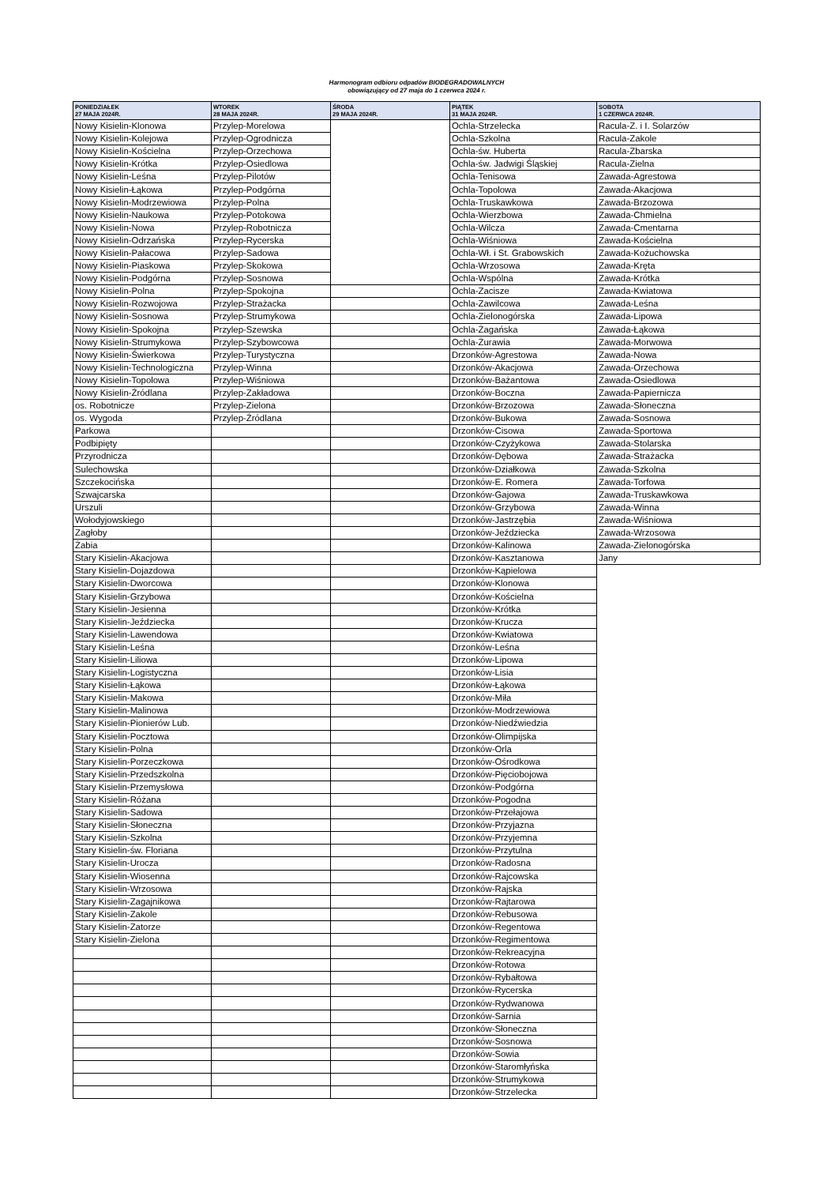Harmonogram odbioru odpadów BIODEGRADOWALNYCH
obowiązujący od 27 maja do 1 czerwca 2024 r.
| PONIEDZIAŁEK 27 MAJA 2024R. | WTOREK 28 MAJA 2024R. | ŚRODA 29 MAJA 2024R. | PIĄTEK 31 MAJA 2024R. | SOBOTA 1 CZERWCA 2024R. |
| --- | --- | --- | --- | --- |
| Nowy Kisielin-Klonowa | Przylep-Morelowa | | Ochla-Strzelecka | Racula-Z. i I. Solarzów |
| Nowy Kisielin-Kolejowa | Przylep-Ogrodnicza | | Ochla-Szkolna | Racula-Zakole |
| Nowy Kisielin-Kościelna | Przylep-Orzechowa | | Ochla-św. Huberta | Racula-Zbarska |
| Nowy Kisielin-Krótka | Przylep-Osiedlowa | | Ochla-św. Jadwigi Śląskiej | Racula-Zielna |
| Nowy Kisielin-Leśna | Przylep-Pilotów | | Ochla-Tenisowa | Zawada-Agrestowa |
| Nowy Kisielin-Łąkowa | Przylep-Podgórna | | Ochla-Topolowa | Zawada-Akacjowa |
| Nowy Kisielin-Modrzewiowa | Przylep-Polna | | Ochla-Truskawkowa | Zawada-Brzozowa |
| Nowy Kisielin-Naukowa | Przylep-Potokowa | | Ochla-Wierzbowa | Zawada-Chmielna |
| Nowy Kisielin-Nowa | Przylep-Robotnicza | | Ochla-Wilcza | Zawada-Cmentarna |
| Nowy Kisielin-Odrzańska | Przylep-Rycerska | | Ochla-Wiśniowa | Zawada-Kościelna |
| Nowy Kisielin-Pałacowa | Przylep-Sadowa | | Ochla-Wł. i St. Grabowskich | Zawada-Kożuchowska |
| Nowy Kisielin-Piaskowa | Przylep-Skokowa | | Ochla-Wrzosowa | Zawada-Kręta |
| Nowy Kisielin-Podgórna | Przylep-Sosnowa | | Ochla-Wspólna | Zawada-Krótka |
| Nowy Kisielin-Polna | Przylep-Spokojna | | Ochla-Zacisze | Zawada-Kwiatowa |
| Nowy Kisielin-Rozwojowa | Przylep-Strażacka | | Ochla-Zawilcowa | Zawada-Leśna |
| Nowy Kisielin-Sosnowa | Przylep-Strumykowa | | Ochla-Zielonogórska | Zawada-Lipowa |
| Nowy Kisielin-Spokojna | Przylep-Szewska | | Ochla-Żagańska | Zawada-Łąkowa |
| Nowy Kisielin-Strumykowa | Przylep-Szybowcowa | | Ochla-Żurawia | Zawada-Morwowa |
| Nowy Kisielin-Świerkowa | Przylep-Turystyczna | | Drzonków-Agrestowa | Zawada-Nowa |
| Nowy Kisielin-Technologiczna | Przylep-Winna | | Drzonków-Akacjowa | Zawada-Orzechowa |
| Nowy Kisielin-Topolowa | Przylep-Wiśniowa | | Drzonków-Bażantowa | Zawada-Osiedlowa |
| Nowy Kisielin-Źródlana | Przylep-Zakładowa | | Drzonków-Boczna | Zawada-Papiernicza |
| os. Robotnicze | Przylep-Zielona | | Drzonków-Brzozowa | Zawada-Słoneczna |
| os. Wygoda | Przylep-Źródlana | | Drzonków-Bukowa | Zawada-Sosnowa |
| Parkowa | | | Drzonków-Cisowa | Zawada-Sportowa |
| Podbipięty | | | Drzonków-Czyżykowa | Zawada-Stolarska |
| Przyrodnicza | | | Drzonków-Dębowa | Zawada-Strażacka |
| Sulechowska | | | Drzonków-Działkowa | Zawada-Szkolna |
| Szczekocińska | | | Drzonków-E. Romera | Zawada-Torfowa |
| Szwajcarska | | | Drzonków-Gajowa | Zawada-Truskawkowa |
| Urszuli | | | Drzonków-Grzybowa | Zawada-Winna |
| Wołodyjowskiego | | | Drzonków-Jastrzębia | Zawada-Wiśniowa |
| Zagłoby | | | Drzonków-Jeździecka | Zawada-Wrzosowa |
| Żabia | | | Drzonków-Kalinowa | Zawada-Zielonogórska |
| Stary Kisielin-Akacjowa | | | Drzonków-Kasztanowa | Jany |
| Stary Kisielin-Dojazdowa | | | Drzonków-Kąpielowa | |
| Stary Kisielin-Dworcowa | | | Drzonków-Klonowa | |
| Stary Kisielin-Grzybowa | | | Drzonków-Kościelna | |
| Stary Kisielin-Jesienna | | | Drzonków-Krótka | |
| Stary Kisielin-Jeździecka | | | Drzonków-Krucza | |
| Stary Kisielin-Lawendowa | | | Drzonków-Kwiatowa | |
| Stary Kisielin-Leśna | | | Drzonków-Leśna | |
| Stary Kisielin-Liliowa | | | Drzonków-Lipowa | |
| Stary Kisielin-Logistyczna | | | Drzonków-Lisia | |
| Stary Kisielin-Łąkowa | | | Drzonków-Łąkowa | |
| Stary Kisielin-Makowa | | | Drzonków-Miła | |
| Stary Kisielin-Malinowa | | | Drzonków-Modrzewiowa | |
| Stary Kisielin-Pionierów Lub. | | | Drzonków-Niedźwiedzia | |
| Stary Kisielin-Pocztowa | | | Drzonków-Olimpijska | |
| Stary Kisielin-Polna | | | Drzonków-Orla | |
| Stary Kisielin-Porzeczkowa | | | Drzonków-Ośrodkowa | |
| Stary Kisielin-Przedszkolna | | | Drzonków-Pięciobojowa | |
| Stary Kisielin-Przemysłowa | | | Drzonków-Podgórna | |
| Stary Kisielin-Różana | | | Drzonków-Pogodna | |
| Stary Kisielin-Sadowa | | | Drzonków-Przełajowa | |
| Stary Kisielin-Słoneczna | | | Drzonków-Przyjazna | |
| Stary Kisielin-Szkolna | | | Drzonków-Przyjemna | |
| Stary Kisielin-św. Floriana | | | Drzonków-Przytulna | |
| Stary Kisielin-Urocza | | | Drzonków-Radosna | |
| Stary Kisielin-Wiosenna | | | Drzonków-Rajcowska | |
| Stary Kisielin-Wrzosowa | | | Drzonków-Rajska | |
| Stary Kisielin-Zagajnikowa | | | Drzonków-Rajtarowa | |
| Stary Kisielin-Zakole | | | Drzonków-Rebusowa | |
| Stary Kisielin-Zatorze | | | Drzonków-Regentowa | |
| Stary Kisielin-Zielona | | | Drzonków-Regimentowa | |
| | | | Drzonków-Rekreacyjna | |
| | | | Drzonków-Rotowa | |
| | | | Drzonków-Rybałtowa | |
| | | | Drzonków-Rycerska | |
| | | | Drzonków-Rydwanowa | |
| | | | Drzonków-Sarnia | |
| | | | Drzonków-Słoneczna | |
| | | | Drzonków-Sosnowa | |
| | | | Drzonków-Sowia | |
| | | | Drzonków-Staromłyńska | |
| | | | Drzonków-Strumykowa | |
| | | | Drzonków-Strzelecka | |